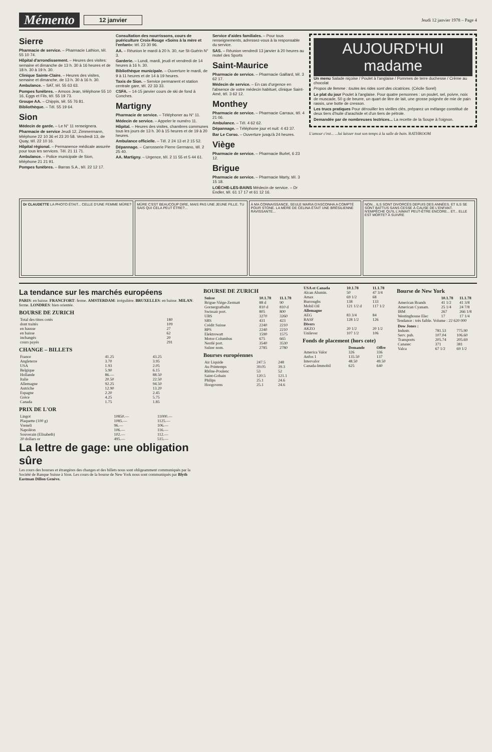Mémento 12 janvier Jeudi 12 janvier 1978 – Page 4
Sierre
Pharmacie de service. – Pharmacie Lathion, tél. 55 10 74.
Hôpital d'arrondissement. – Heures des visites: semaine et dimanche de 13 h. 30 à 16 heures et de 18 h. 30 à 19 h. 30.
Clinique Sainte-Claire. – Heures des visites, semaine et dimanche, de 13 h. 30 à 16 h. 30.
Ambulance. – SAT, tél. 55 63 63.
Pompes funèbres. – Amoos Jean, téléphone 55 10 16, Eggs et Fils, tél. 55 19 73.
Groupe AA. – Chippis, tél. 55 76 81.
Bibliothèque. – Tél. 55 19 64.
Sion
Médecin de garde. – Le N° 11 renseignera.
Pharmacie de service Jeudi 12, Zimmermann, téléphone 22 10 36 et 23 20 58. Vendredi 13, de Quay, tél. 22 10 16.
Hôpital régional. – Permanence médicale assurée pour tous les services. Tél. 21 11 71.
Ambulance. – Police municipale de Sion, téléphone 21 21 91.
Pompes funèbres. – Barras S.A., tél. 22 12 17.
Consultation des nourrissons, cours de puériculture Croix-Rouge «Soins à la mère et l'enfant»: tél. 23 30 96.
AA. – Réunion le mardi à 20 h. 30, rue St-Guérin N° 3.
Garderie. – Lundi, mardi, jeudi et vendredi de 14 heures à 16 h. 30.
Bibliothèque municipale. – Ouverture le mardi, de 9 à 11 heures et de 14 à 19 heures.
Taxis de Sion. – Service permanent et station centrale gare, tél. 22 33 33.
CSFA. – 14-15 janvier cours de ski de fond à Conches.
Martigny
Pharmacie de service. – Téléphoner au N° 11.
Médecin de service. – Appeler le numéro 11.
Hôpital. – Heures des visites, chambres communes tous les jours de 13 h. 30 à 15 heures et de 19 à 20 heures.
Ambulance officielle. – Tél. 2 24 13 et 2 15 52.
Dépannage. – Carrosserie Pierre Germano, tél. 2 25 40.
AA. Martigny. – Urgence, tél. 2 11 55 et 5 44 61.
Service d'aides familiales. – Pour tous renseignements, adressez-vous à la responsable du service.
SAS. – Réunion vendredi 13 janvier à 20 heures au motel des Sports
Saint-Maurice
Pharmacie de service. – Pharmacie Gaillard, tél. 3 62 17.
Médecin de service. – En cas d'urgence en l'absence de votre médecin habituel, clinique Saint-Amé, tél. 3 62 12.
Monthey
Pharmacie de service. – Pharmacie Carraux, tél. 4 21 06.
Ambulance. – Tél. 4 62 62.
Dépannage. – Téléphone jour et nuit: 4 43 37.
Bar Le Corso. – Ouverture jusqu'à 24 heures.
Viège
Pharmacie de service. – Pharmacie Burlet, 6 23 12.
Brigue
Pharmacie de service. – Pharmacie Marty, tél. 3 15 18.
LOÈCHE-LES-BAINS Médecin de service. – Dr Endler, tél. 61 17 17 et 61 12 16.
AUJOURD'HUI madame
Un menu Salade niçoise / Poulet à l'anglaise / Pommes de terre duchesse / Crème au chocolat
Propos de femme : toutes les rides sont des cicatrices. (Cécile Sorel)
Le plat du jour Poulet à l'anglaise. Pour quatre personnes : un poulet, sel, poivre, noix de muscade, 50 g de beurre, un quart de litre de lait, une grosse poignée de mie de pain rassis, une botte de cresson.
Les trucs pratiques Pour dérouiller les vieilles clés, préparez un mélange constitué de deux tiers d'huile d'arachide et d'un tiers de pétrole.
Demandée par de nombreuses lectrices... La recette de la Soupe à l'oignon.
L'amour c'est... ...lui laisser tout son temps à la salle de bain. BATHROOM
Dr CLAUDETTE LA PHOTO ÉTAIT... CELLE D'UNE FEMME MÛRE?
MÛRE C'EST BEAUCOUP DIRE, MAIS PAS UNE JEUNE FILLE. TU SAIS QUI CELA PEUT ÊTRE?...
À MA CONNAISSANCE, SEULE MARIA D'ASCONHA A COMPTÉ POUR STONE. LA MÈRE DE CELINA ÉTAIT UNE BRÉSILIENNE RAVISSANTE...
NON... ILS SONT DIVORCÉS DEPUIS DES ANNÉES. ET ILS SE SONT BATTUS SANS CESSE À CAUSE DE L'ENFANT. N'EMPÊCHE QU'IL L'AIMAIT PEUT-ÊTRE ENCORE... ET... ELLE EST MORTE? À SUIVRE
La tendance sur les marchés européens
PARIS: en baisse. FRANCFORT: ferme. AMSTERDAM: irrégulière. BRUXELLES: en baisse. MILAN: ferme. LONDRES: bien orientée.
BOURSE DE ZURICH
| Total des titres cotés | 180 |
| dont traités | 109 |
| en hausse | 27 |
| en baisse | 62 |
| inchangés | 20 |
| cours payés | 291 |
CHANGE – BILLETS
| France | 41.25 | 43.25 |
| Angleterre | 3.70 | 3.95 |
| USA | 1.93 | 2.05 |
| Belgique | 5.90 | 6.15 |
| Hollande | 86.— | 88.50 |
| Italie | 20.50 | 22.50 |
| Allemagne | 92.25 | 94.50 |
| Autriche | 12.90 | 13.20 |
| Espagne | 2.20 | 2.45 |
| Grèce | 4.25 | 5.75 |
| Canada | 1.75 | 1.85 |
PRIX DE L'OR
| Lingot | 10850.— | 11000.— |
| Plaquette (100 g) | 1085.— | 1125.— |
| Vreneli | 96.— | 106.— |
| Napoléon | 106.— | 116.— |
| Souverain (Elisabeth) | 102.— | 112.— |
| 20 dollars or | 495.— | 515.— |
La lettre de gage: une obligation sûre
Les cours des bourses et étrangères des changes et des billets nous sont obligeamment communiqués par la Société de Banque Suisse à Sion. Les cours de la bourse de New York nous sont communiqués par Blyth Eastman Dillon Genève.
BOURSE DE ZURICH
| Suisse | 10.1.78 | 11.1.78 |
| --- | --- | --- |
| Brigue-Viège-Zermatt | 88 d | 90 |
| Gornergratbahn | 810 d | 810 d |
| Swissair port. | 805 | 800 |
| UBS | 3270 | 3260 |
| SBS | 431 | 423 |
| Crédit Suisse | 2240 | 2210 |
| BPS | 2240 | 2210 |
| Elektrowatt | 1590 | 1575 |
| Motor-Columbus | 675 | 665 |
| Nestlé port. | 3540 | 3530 |
| Sulzer nom. | 2785 | 2780 |
Bourses européennes
| Air Liquide | 247.5 | 248 |
| Au Printemps | 39.05 | 39.3 |
| Rhône-Poulenc | 53 | 52 |
| Saint-Gobain | 120.5 | 121.1 |
| Philips | 25.1 | 24.6 |
| Hoogovens | 25.1 | 24.6 |
| USA et Canada | 10.1.78 | 11.1.78 |
| --- | --- | --- |
| Alcan Alumin. | 50 | 47 3/4 |
| Amax | 69 1/2 | 68 |
| Burroughs | 138 | 133 |
| Mobil Oil | 121 1/2 d | 117 1/2 |
| Allemagne | | |
| AEG | 83 3/4 | 84 |
| BASF | 128 1/2 | 126 |
| Divers | | |
| AKZO | 20 1/2 | 20 1/2 |
| Unilever | 107 1/2 | 106 |
Fonds de placement (hors cote)
| | Demande | Offre |
| --- | --- | --- |
| America Valor | 326 | 336 |
| Anfos 1 | 135.50 | 137 |
| Intervalor | 48.50 | 49.50 |
| Canada-Immobil | 625 | 640 |
Bourse de New York
| | 10.1.78 | 11.1.78 |
| --- | --- | --- |
| American Brands | 41 1/2 | 41 3/8 |
| American Cyanam. | 25 1/4 | 24 7/8 |
| IBM | 267 | 266 1/8 |
| Westinghouse Elec | 17 | 17 1/4 |
Tendance : très faible. Volume : 22 620 000
| Dow Jones : | | |
| --- | --- | --- |
| Industr. | 781.53 | 775.90 |
| Serv. pub. | 107.04 | 106.60 |
| Transports | 205.74 | 205.69 |
| Canasec | 371 | 381 |
| Valca | 67 1/2 | 69 1/2 |